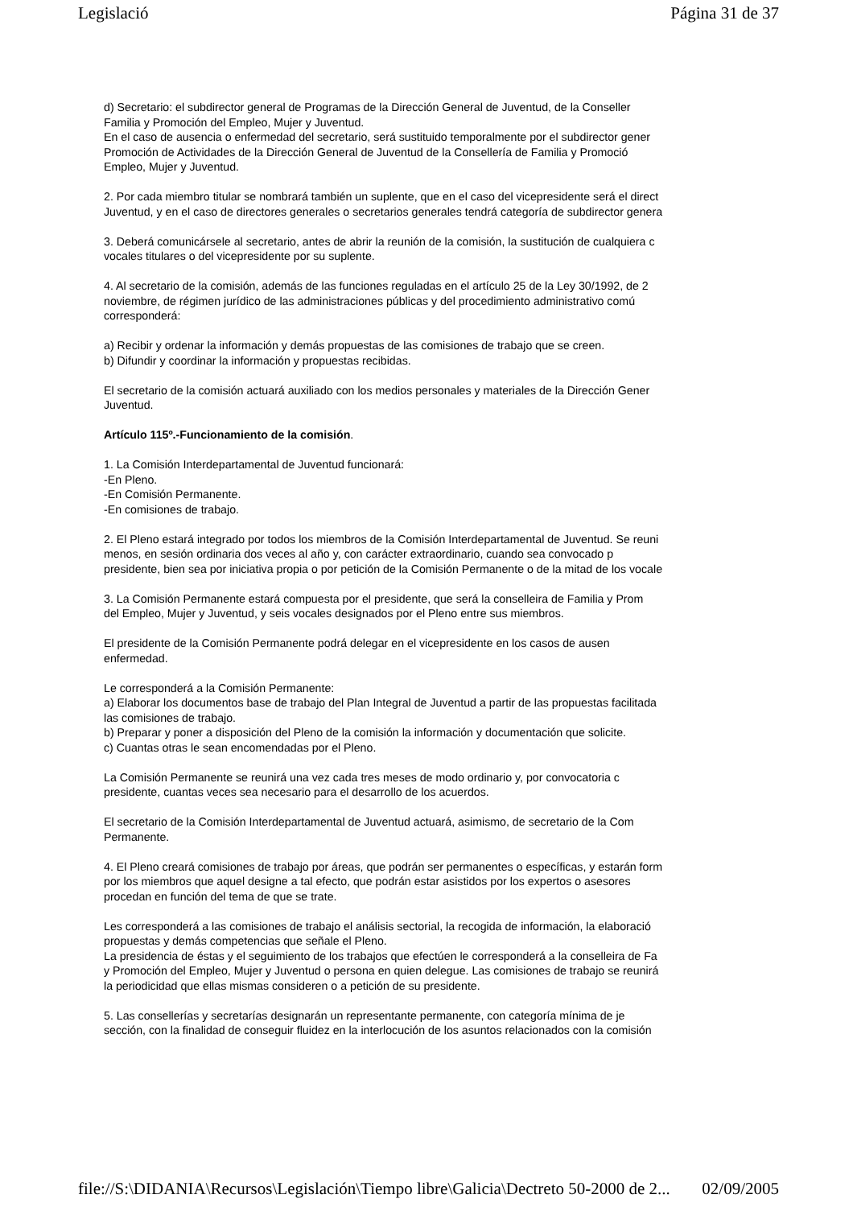Legislació Página 31 de 37
d) Secretario: el subdirector general de Programas de la Dirección General de Juventud, de la Conseller
Familia y Promoción del Empleo, Mujer y Juventud.
En el caso de ausencia o enfermedad del secretario, será sustituido temporalmente por el subdirector gener
Promoción de Actividades de la Dirección General de Juventud de la Consellería de Familia y Promoció
Empleo, Mujer y Juventud.
2. Por cada miembro titular se nombrará también un suplente, que en el caso del vicepresidente será el direct
Juventud, y en el caso de directores generales o secretarios generales tendrá categoría de subdirector genera
3. Deberá comunicársele al secretario, antes de abrir la reunión de la comisión, la sustitución de cualquiera c
vocales titulares o del vicepresidente por su suplente.
4. Al secretario de la comisión, además de las funciones reguladas en el artículo 25 de la Ley 30/1992, de 2
noviembre, de régimen jurídico de las administraciones públicas y del procedimiento administrativo comú
corresponderá:
a) Recibir y ordenar la información y demás propuestas de las comisiones de trabajo que se creen.
b) Difundir y coordinar la información y propuestas recibidas.
El secretario de la comisión actuará auxiliado con los medios personales y materiales de la Dirección Gener
Juventud.
Artículo 115º.-Funcionamiento de la comisión.
1. La Comisión Interdepartamental de Juventud funcionará:
-En Pleno.
-En Comisión Permanente.
-En comisiones de trabajo.
2. El Pleno estará integrado por todos los miembros de la Comisión Interdepartamental de Juventud. Se reuni
menos, en sesión ordinaria dos veces al año y, con carácter extraordinario, cuando sea convocado p
presidente, bien sea por iniciativa propia o por petición de la Comisión Permanente o de la mitad de los vocale
3. La Comisión Permanente estará compuesta por el presidente, que será la conselleira de Familia y Prom
del Empleo, Mujer y Juventud, y seis vocales designados por el Pleno entre sus miembros.
El presidente de la Comisión Permanente podrá delegar en el vicepresidente en los casos de ausen
enfermedad.
Le corresponderá a la Comisión Permanente:
a) Elaborar los documentos base de trabajo del Plan Integral de Juventud a partir de las propuestas facilitada
las comisiones de trabajo.
b) Preparar y poner a disposición del Pleno de la comisión la información y documentación que solicite.
c) Cuantas otras le sean encomendadas por el Pleno.
La Comisión Permanente se reunirá una vez cada tres meses de modo ordinario y, por convocatoria c
presidente, cuantas veces sea necesario para el desarrollo de los acuerdos.
El secretario de la Comisión Interdepartamental de Juventud actuará, asimismo, de secretario de la Com
Permanente.
4. El Pleno creará comisiones de trabajo por áreas, que podrán ser permanentes o específicas, y estarán form
por los miembros que aquel designe a tal efecto, que podrán estar asistidos por los expertos o asesores
procedan en función del tema de que se trate.
Les corresponderá a las comisiones de trabajo el análisis sectorial, la recogida de información, la elaboració
propuestas y demás competencias que señale el Pleno.
La presidencia de éstas y el seguimiento de los trabajos que efectúen le corresponderá a la conselleira de Fa
y Promoción del Empleo, Mujer y Juventud o persona en quien delegue. Las comisiones de trabajo se reunirá
la periodicidad que ellas mismas consideren o a petición de su presidente.
5. Las consellerías y secretarías designarán un representante permanente, con categoría mínima de je
sección, con la finalidad de conseguir fluidez en la interlocución de los asuntos relacionados con la comisión
file://S:\DIDANIA\Recursos\Legislación\Tiempo libre\Galicia\Dectreto 50-2000 de 2... 02/09/2005